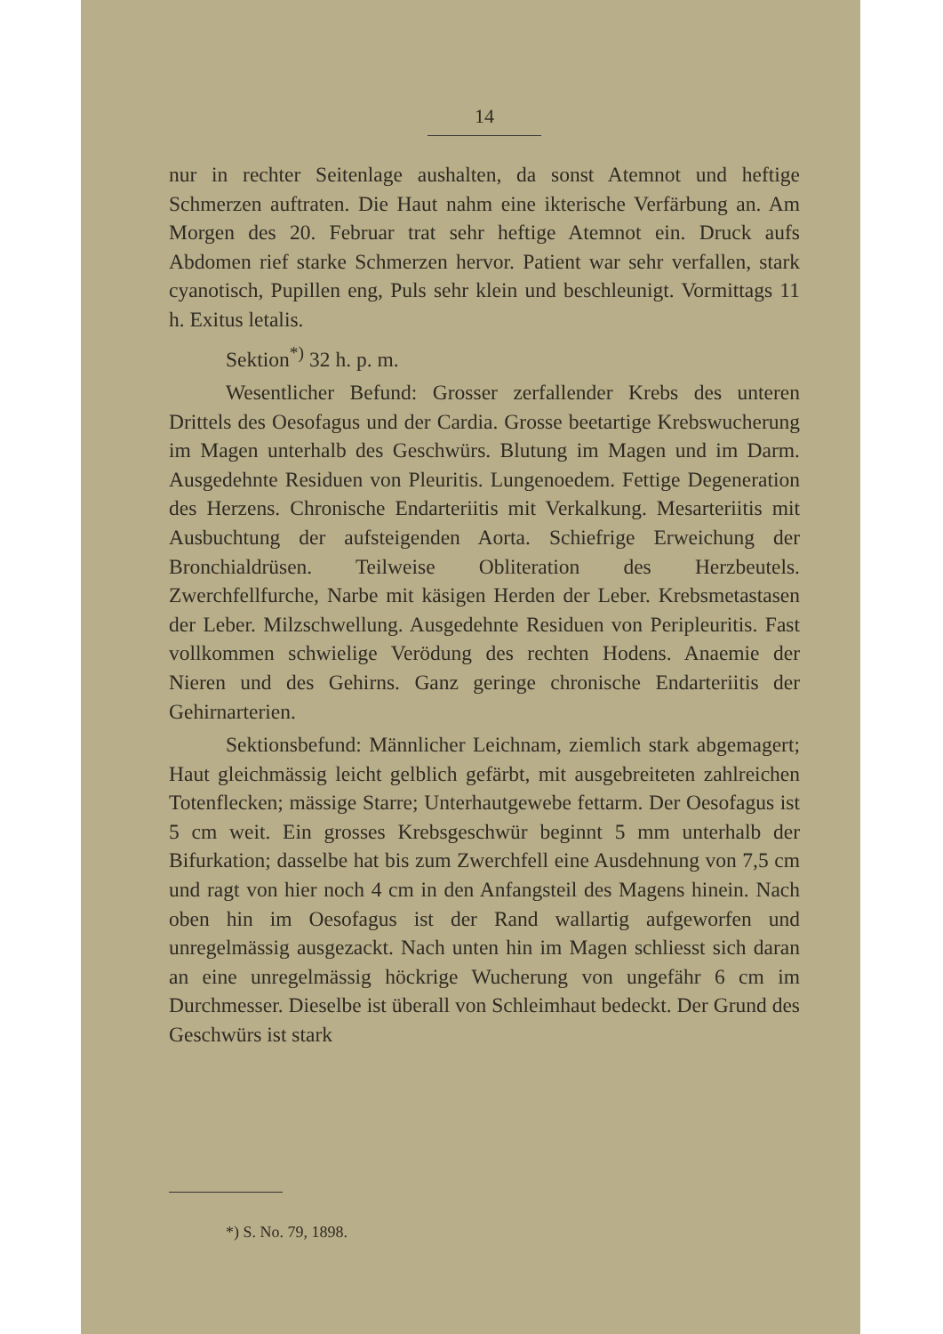14
nur in rechter Seitenlage aushalten, da sonst Atemnot und heftige Schmerzen auftraten. Die Haut nahm eine ikterische Verfärbung an. Am Morgen des 20. Februar trat sehr heftige Atemnot ein. Druck aufs Abdomen rief starke Schmerzen hervor. Patient war sehr verfallen, stark cyanotisch, Pupillen eng, Puls sehr klein und beschleunigt. Vormittags 11 h. Exitus letalis.
Sektion<sup>*)</sup> 32 h. p. m.
Wesentlicher Befund: Grosser zerfallender Krebs des unteren Drittels des Oesofagus und der Cardia. Grosse beetartige Krebswucherung im Magen unterhalb des Geschwürs. Blutung im Magen und im Darm. Ausgedehnte Residuen von Pleuritis. Lungenoedem. Fettige Degeneration des Herzens. Chronische Endarteriitis mit Verkalkung. Mesarteriitis mit Ausbuchtung der aufsteigenden Aorta. Schiefrige Erweichung der Bronchialdrüsen. Teilweise Obliteration des Herzbeutels. Zwerchfellfurche, Narbe mit käsigen Herden der Leber. Krebsmetastasen der Leber. Milzschwellung. Ausgedehnte Residuen von Peripleuritis. Fast vollkommen schwielige Verödung des rechten Hodens. Anaemie der Nieren und des Gehirns. Ganz geringe chronische Endarteriitis der Gehirnarterien.
Sektionsbefund: Männlicher Leichnam, ziemlich stark abgemagert; Haut gleichmässig leicht gelblich gefärbt, mit ausgebreiteten zahlreichen Totenflecken; mässige Starre; Unterhautgewebe fettarm. Der Oesofagus ist 5 cm weit. Ein grosses Krebsgeschwür beginnt 5 mm unterhalb der Bifurkation; dasselbe hat bis zum Zwerchfell eine Ausdehnung von 7,5 cm und ragt von hier noch 4 cm in den Anfangsteil des Magens hinein. Nach oben hin im Oesofagus ist der Rand wallartig aufgeworfen und unregelmässig ausgezackt. Nach unten hin im Magen schliesst sich daran an eine unregelmässig höckrige Wucherung von ungefähr 6 cm im Durchmesser. Dieselbe ist überall von Schleimhaut bedeckt. Der Grund des Geschwürs ist stark
*) S. No. 79, 1898.